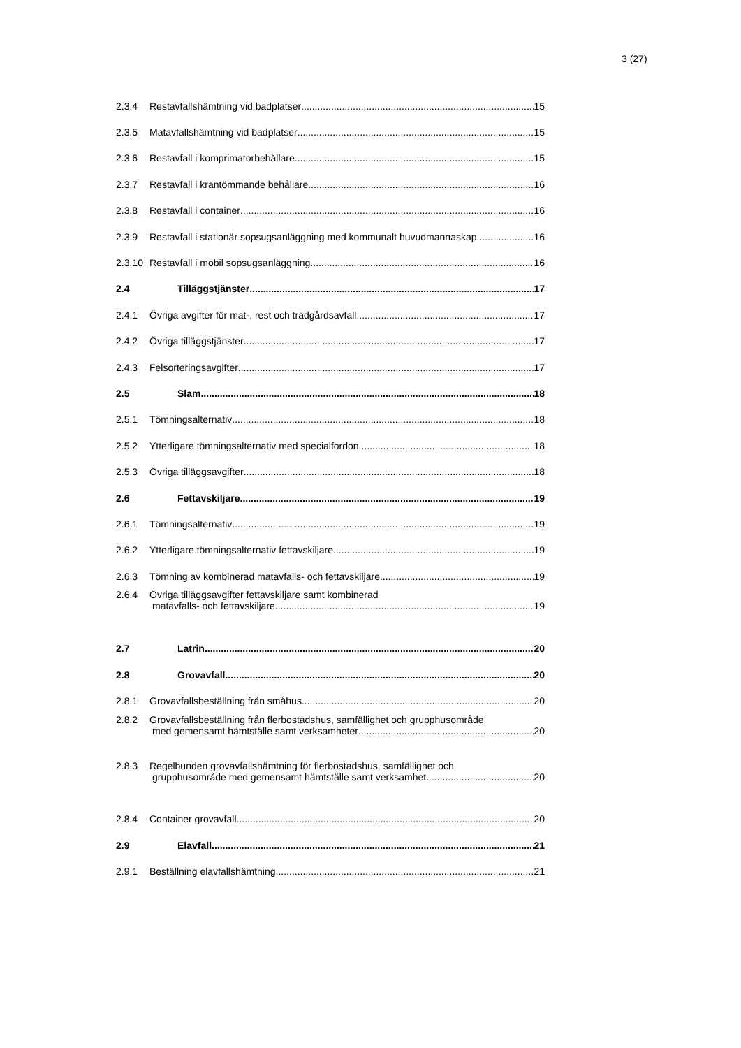3 (27)
2.3.4 Restavfallshämtning vid badplatser 15
2.3.5 Matavfallshämtning vid badplatser 15
2.3.6 Restavfall i komprimatorbehållare 15
2.3.7 Restavfall i krantömmande behållare 16
2.3.8 Restavfall i container 16
2.3.9 Restavfall i stationär sopsugsanläggning med kommunalt huvudmannaskap 16
2.3.10 Restavfall i mobil sopsugsanläggning 16
2.4 Tilläggstjänster 17
2.4.1 Övriga avgifter för mat-, rest och trädgårdsavfall 17
2.4.2 Övriga tilläggstjänster 17
2.4.3 Felsorteringsavgifter 17
2.5 Slam 18
2.5.1 Tömningsalternativ 18
2.5.2 Ytterligare tömningsalternativ med specialfordon 18
2.5.3 Övriga tilläggsavgifter 18
2.6 Fettavskiljare 19
2.6.1 Tömningsalternativ 19
2.6.2 Ytterligare tömningsalternativ fettavskiljare 19
2.6.3 Tömning av kombinerad matavfalls- och fettavskiljare 19
2.6.4 Övriga tilläggsavgifter fettavskiljare samt kombinerad
matavfalls- och fettavskiljare 19
2.7 Latrin 20
2.8 Grovavfall 20
2.8.1 Grovavfallsbeställning från småhus 20
2.8.2 Grovavfallsbeställning från flerbostadshus, samfällighet och grupphusområde
med gemensamt hämtställe samt verksamheter 20
2.8.3 Regelbunden grovavfallshämtning för flerbostadshus, samfällighet och
grupphusområde med gemensamt hämtställe samt verksamhet 20
2.8.4 Container grovavfall 20
2.9 Elavfall 21
2.9.1 Beställning elavfallshämtning 21